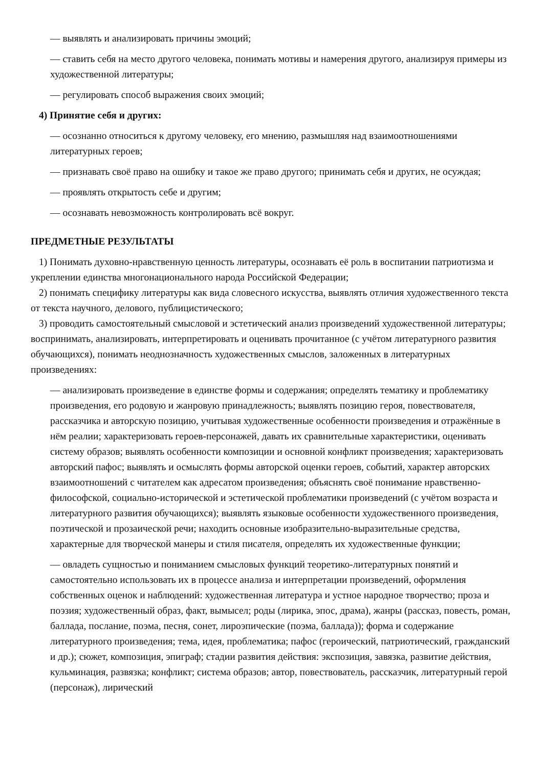— выявлять и анализировать причины эмоций;
— ставить себя на место другого человека, понимать мотивы и намерения другого, анализируя примеры из художественной литературы;
— регулировать способ выражения своих эмоций;
4) Принятие себя и других:
— осознанно относиться к другому человеку, его мнению, размышляя над взаимоотношениями литературных героев;
— признавать своё право на ошибку и такое же право другого; принимать себя и других, не осуждая;
— проявлять открытость себе и другим;
— осознавать невозможность контролировать всё вокруг.
ПРЕДМЕТНЫЕ РЕЗУЛЬТАТЫ
1) Понимать духовно-нравственную ценность литературы, осознавать её роль в воспитании патриотизма и укреплении единства многонационального народа Российской Федерации;
2) понимать специфику литературы как вида словесного искусства, выявлять отличия художественного текста от текста научного, делового, публицистического;
3) проводить самостоятельный смысловой и эстетический анализ произведений художественной литературы; воспринимать, анализировать, интерпретировать и оценивать прочитанное (с учётом литературного развития обучающихся), понимать неоднозначность художественных смыслов, заложенных в литературных произведениях:
— анализировать произведение в единстве формы и содержания; определять тематику и проблематику произведения, его родовую и жанровую принадлежность; выявлять позицию героя, повествователя, рассказчика и авторскую позицию, учитывая художественные особенности произведения и отражённые в нём реалии; характеризовать героев-персонажей, давать их сравнительные характеристики, оценивать систему образов; выявлять особенности композиции и основной конфликт произведения; характеризовать авторский пафос; выявлять и осмыслять формы авторской оценки героев, событий, характер авторских взаимоотношений с читателем как адресатом произведения; объяснять своё понимание нравственно-философской, социально-исторической и эстетической проблематики произведений (с учётом возраста и литературного развития обучающихся); выявлять языковые особенности художественного произведения, поэтической и прозаической речи; находить основные изобразительно-выразительные средства, характерные для творческой манеры и стиля писателя, определять их художественные функции;
— овладеть сущностью и пониманием смысловых функций теоретико-литературных понятий и самостоятельно использовать их в процессе анализа и интерпретации произведений, оформления собственных оценок и наблюдений: художественная литература и устное народное творчество; проза и поэзия; художественный образ, факт, вымысел; роды (лирика, эпос, драма), жанры (рассказ, повесть, роман, баллада, послание, поэма, песня, сонет, лироэпические (поэма, баллада)); форма и содержание литературного произведения; тема, идея, проблематика; пафос (героический, патриотический, гражданский и др.); сюжет, композиция, эпиграф; стадии развития действия: экспозиция, завязка, развитие действия, кульминация, развязка; конфликт; система образов; автор, повествователь, рассказчик, литературный герой (персонаж), лирический